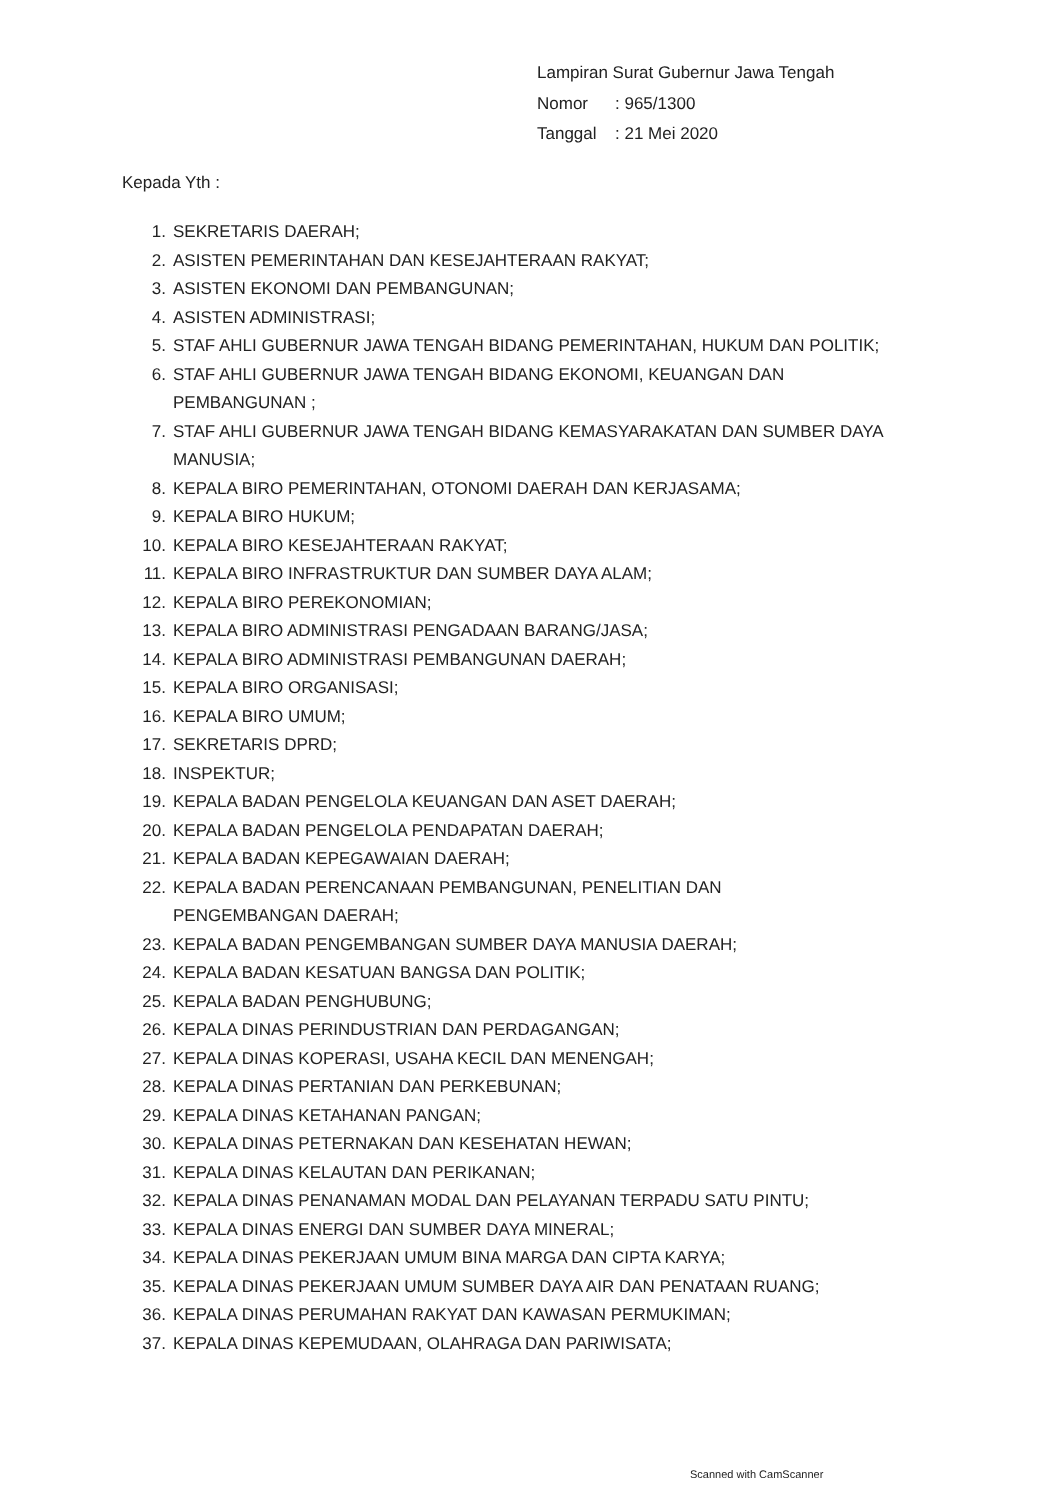Lampiran Surat Gubernur Jawa Tengah
Nomor: 965/1300
Tanggal: 21 Mei 2020
Kepada Yth :
1. SEKRETARIS DAERAH;
2. ASISTEN PEMERINTAHAN DAN KESEJAHTERAAN RAKYAT;
3. ASISTEN EKONOMI DAN PEMBANGUNAN;
4. ASISTEN ADMINISTRASI;
5. STAF AHLI GUBERNUR JAWA TENGAH BIDANG PEMERINTAHAN, HUKUM DAN POLITIK;
6. STAF AHLI GUBERNUR JAWA TENGAH BIDANG EKONOMI, KEUANGAN DAN PEMBANGUNAN ;
7. STAF AHLI GUBERNUR JAWA TENGAH BIDANG KEMASYARAKATAN DAN SUMBER DAYA MANUSIA;
8. KEPALA BIRO PEMERINTAHAN, OTONOMI DAERAH DAN KERJASAMA;
9. KEPALA BIRO HUKUM;
10. KEPALA BIRO KESEJAHTERAAN RAKYAT;
11. KEPALA BIRO INFRASTRUKTUR DAN SUMBER DAYA ALAM;
12. KEPALA BIRO PEREKONOMIAN;
13. KEPALA BIRO ADMINISTRASI PENGADAAN BARANG/JASA;
14. KEPALA BIRO ADMINISTRASI PEMBANGUNAN DAERAH;
15. KEPALA BIRO ORGANISASI;
16. KEPALA BIRO UMUM;
17. SEKRETARIS DPRD;
18. INSPEKTUR;
19. KEPALA BADAN PENGELOLA KEUANGAN DAN ASET DAERAH;
20. KEPALA BADAN PENGELOLA PENDAPATAN DAERAH;
21. KEPALA BADAN KEPEGAWAIAN DAERAH;
22. KEPALA BADAN PERENCANAAN PEMBANGUNAN, PENELITIAN DAN
PENGEMBANGAN DAERAH;
23. KEPALA BADAN PENGEMBANGAN SUMBER DAYA MANUSIA DAERAH;
24. KEPALA BADAN KESATUAN BANGSA DAN POLITIK;
25. KEPALA BADAN PENGHUBUNG;
26. KEPALA DINAS PERINDUSTRIAN DAN PERDAGANGAN;
27. KEPALA DINAS KOPERASI, USAHA KECIL DAN MENENGAH;
28. KEPALA DINAS PERTANIAN DAN PERKEBUNAN;
29. KEPALA DINAS KETAHANAN PANGAN;
30. KEPALA DINAS PETERNAKAN DAN KESEHATAN HEWAN;
31. KEPALA DINAS KELAUTAN DAN PERIKANAN;
32. KEPALA DINAS PENANAMAN MODAL DAN PELAYANAN TERPADU SATU PINTU;
33. KEPALA DINAS ENERGI DAN SUMBER DAYA MINERAL;
34. KEPALA DINAS PEKERJAAN UMUM BINA MARGA DAN CIPTA KARYA;
35. KEPALA DINAS PEKERJAAN UMUM SUMBER DAYA AIR DAN PENATAAN RUANG;
36. KEPALA DINAS PERUMAHAN RAKYAT DAN KAWASAN PERMUKIMAN;
37. KEPALA DINAS KEPEMUDAAN, OLAHRAGA DAN PARIWISATA;
Scanned with CamScanner